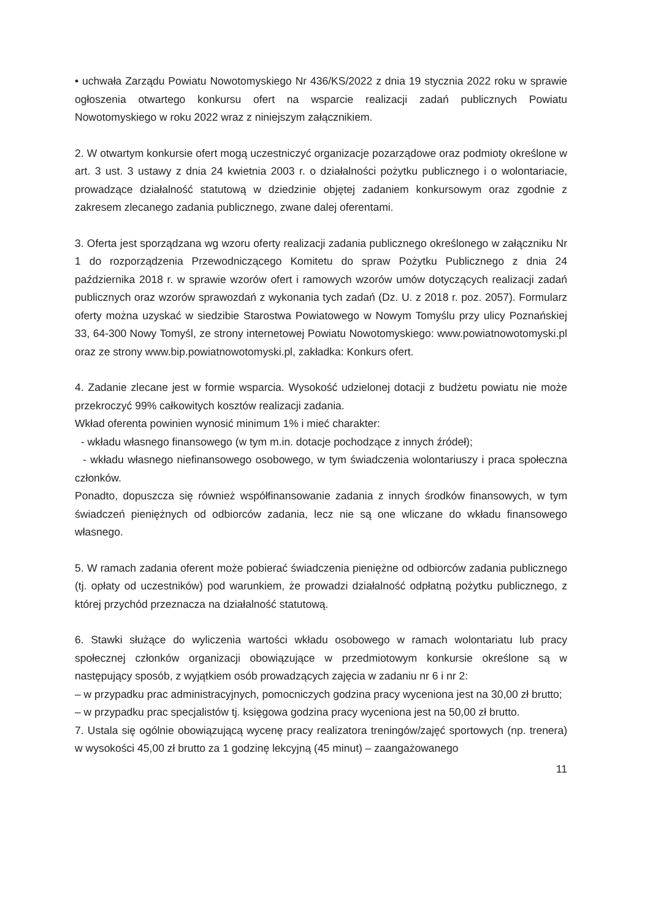• uchwała Zarządu Powiatu Nowotomyskiego Nr 436/KS/2022 z dnia 19 stycznia 2022 roku w sprawie ogłoszenia otwartego konkursu ofert na wsparcie realizacji zadań publicznych Powiatu Nowotomyskiego w roku 2022 wraz z niniejszym załącznikiem.
2. W otwartym konkursie ofert mogą uczestniczyć organizacje pozarządowe oraz podmioty określone w art. 3 ust. 3 ustawy z dnia 24 kwietnia 2003 r. o działalności pożytku publicznego i o wolontariacie, prowadzące działalność statutową w dziedzinie objętej zadaniem konkursowym oraz zgodnie z zakresem zlecanego zadania publicznego, zwane dalej oferentami.
3. Oferta jest sporządzana wg wzoru oferty realizacji zadania publicznego określonego w załączniku Nr 1 do rozporządzenia Przewodniczącego Komitetu do spraw Pożytku Publicznego z dnia 24 października 2018 r. w sprawie wzorów ofert i ramowych wzorów umów dotyczących realizacji zadań publicznych oraz wzorów sprawozdań z wykonania tych zadań (Dz. U. z 2018 r. poz. 2057). Formularz oferty można uzyskać w siedzibie Starostwa Powiatowego w Nowym Tomyślu przy ulicy Poznańskiej 33, 64-300 Nowy Tomyśl, ze strony internetowej Powiatu Nowotomyskiego: www.powiatnowotomyski.pl oraz ze strony www.bip.powiatnowotomyski.pl, zakładka: Konkurs ofert.
4. Zadanie zlecane jest w formie wsparcia. Wysokość udzielonej dotacji z budżetu powiatu nie może przekroczyć 99% całkowitych kosztów realizacji zadania.
Wkład oferenta powinien wynosić minimum 1% i mieć charakter:
- wkładu własnego finansowego (w tym m.in. dotacje pochodzące z innych źródeł);
- wkładu własnego niefinansowego osobowego, w tym świadczenia wolontariuszy i praca społeczna członków.
Ponadto, dopuszcza się również współfinansowanie zadania z innych środków finansowych, w tym świadczeń pieniężnych od odbiorców zadania, lecz nie są one wliczane do wkładu finansowego własnego.
5. W ramach zadania oferent może pobierać świadczenia pieniężne od odbiorców zadania publicznego (tj. opłaty od uczestników) pod warunkiem, że prowadzi działalność odpłatną pożytku publicznego, z której przychód przeznacza na działalność statutową.
6. Stawki służące do wyliczenia wartości wkładu osobowego w ramach wolontariatu lub pracy społecznej członków organizacji obowiązujące w przedmiotowym konkursie określone są w następujący sposób, z wyjątkiem osób prowadzących zajęcia w zadaniu nr 6 i nr 2:
– w przypadku prac administracyjnych, pomocniczych godzina pracy wyceniona jest na 30,00 zł brutto;
– w przypadku prac specjalistów tj. księgowa godzina pracy wyceniona jest na 50,00 zł brutto.
7. Ustala się ogólnie obowiązującą wycenę pracy realizatora treningów/zajęć sportowych (np. trenera) w wysokości 45,00 zł brutto za 1 godzinę lekcyjną (45 minut) – zaangażowanego
11